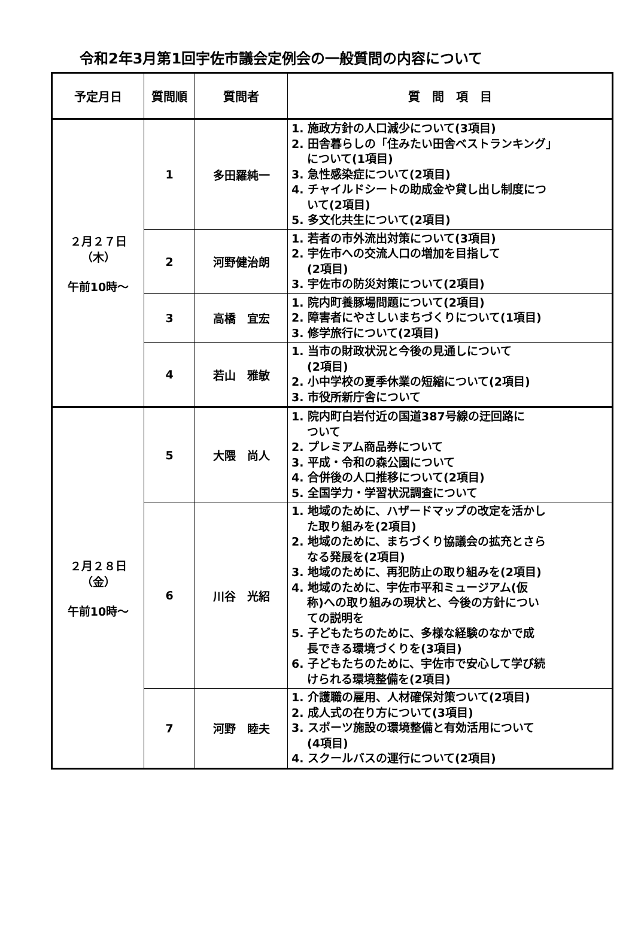令和2年3月第1回宇佐市議会定例会の一般質問の内容について
| 予定月日 | 質問順 | 質問者 | 質 問 項 目 |
| --- | --- | --- | --- |
| ２月２７日 （木） 午前10時～ | 1 | 多田羅純一 | 1. 施政方針の人口減少について(3項目) 2. 田舎暮らしの「住みたい田舎ベストランキング」 について(1項目) 3. 急性感染症について(2項目) 4. チャイルドシートの助成金や貸し出し制度につ いて(2項目) 5. 多文化共生について(2項目) |
| | 2 | 河野健治朗 | 1. 若者の市外流出対策について(3項目) 2. 宇佐市への交流人口の増加を目指して (2項目) 3. 宇佐市の防災対策について(2項目) |
| | 3 | 高橋 宜宏 | 1. 院内町養豚場問題について(2項目) 2. 障害者にやさしいまちづくりについて(1項目) 3. 修学旅行について(2項目) |
| | 4 | 若山 雅敏 | 1. 当市の財政状況と今後の見通しについて (2項目) 2. 小中学校の夏季休業の短縮について(2項目) 3. 市役所新庁舎について |
| ２月２８日 （金） 午前10時～ | 5 | 大隈 尚人 | 1. 院内町白岩付近の国道387号線の迂回路に ついて 2. プレミアム商品券について 3. 平成・令和の森公園について 4. 合併後の人口推移について(2項目) 5. 全国学力・学習状況調査について |
| | 6 | 川谷 光紹 | 1. 地域のために、ハザードマップの改定を活かし た取り組みを(2項目) 2. 地域のために、まちづくり協議会の拡充とさら なる発展を(2項目) 3. 地域のために、再犯防止の取り組みを(2項目) 4. 地域のために、宇佐市平和ミュージアム(仮 称)への取り組みの現状と、今後の方針につい ての説明を 5. 子どもたちのために、多様な経験のなかで成 長できる環境づくりを(3項目) 6. 子どもたちのために、宇佐市で安心して学び続 けられる環境整備を(2項目) |
| | 7 | 河野 睦夫 | 1. 介護職の雇用、人材確保対策ついて(2項目) 2. 成人式の在り方について(3項目) 3. スポーツ施設の環境整備と有効活用について (4項目) 4. スクールバスの運行について(2項目) |